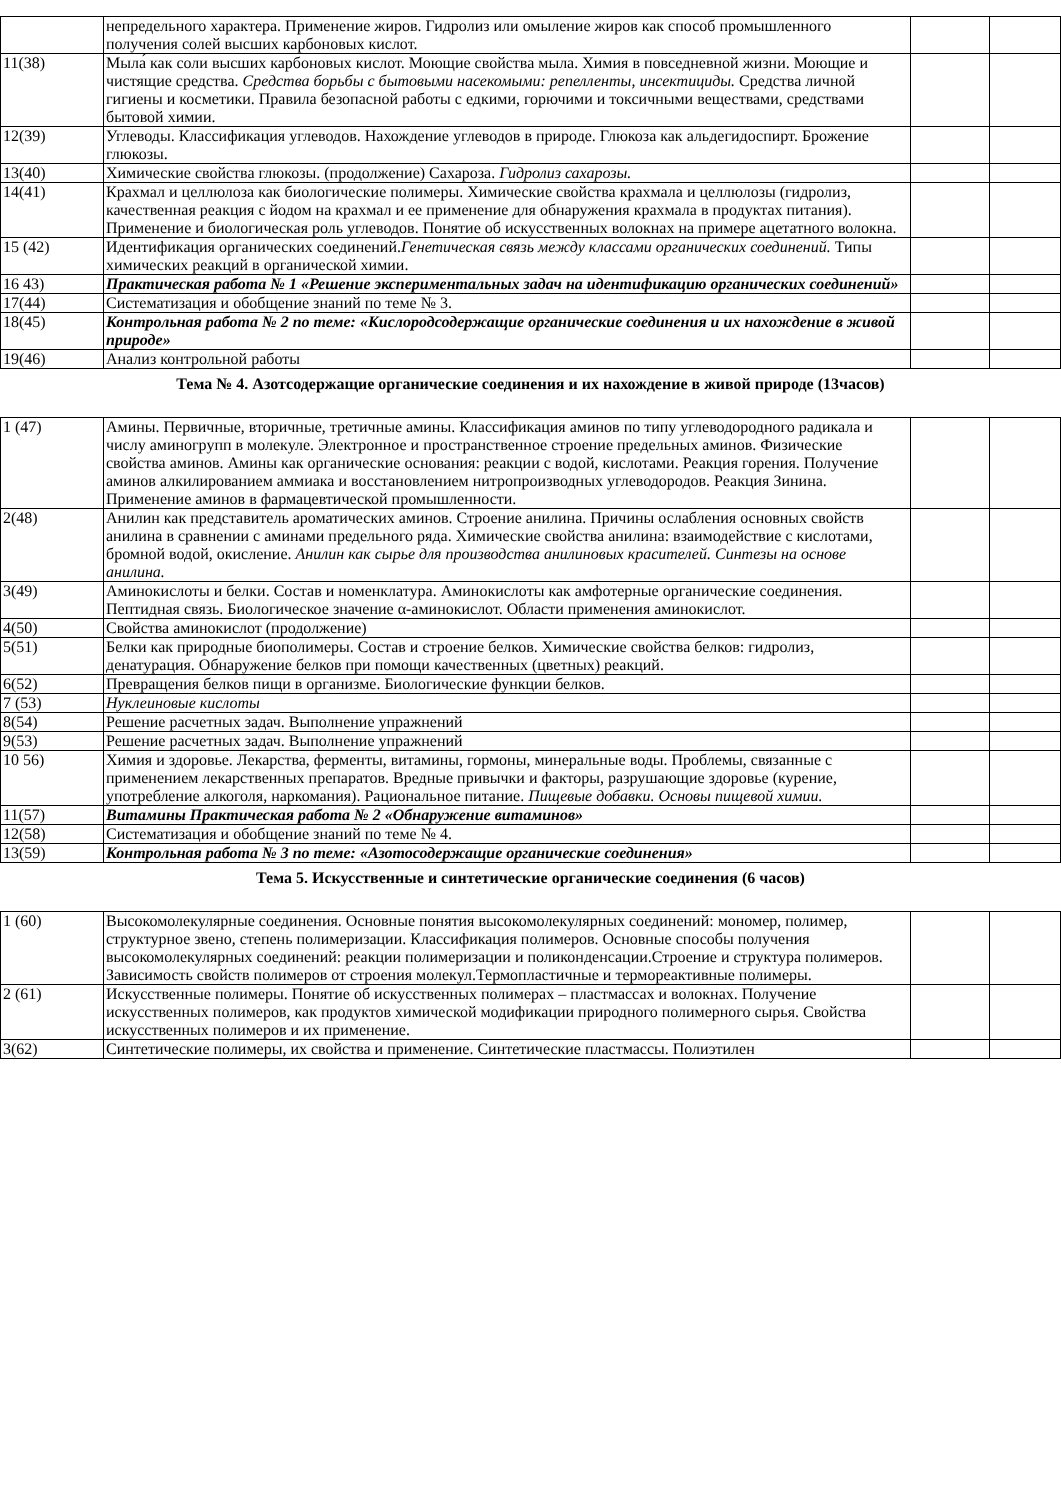| | непредельного характера. Применение жиров. Гидролиз или омыление жиров как способ промышленного получения солей высших карбоновых кислот. | | |
| 11(38) | Мыла́ как соли высших карбоновых кислот. Моющие свойства мыла. Химия в повседневной жизни. Моющие и чистящие средства. Средства борьбы с бытовыми насекомыми: репелленты, инсектициды. Средства личной гигиены и косметики. Правила безопасной работы с едкими, горючими и токсичными веществами, средствами бытовой химии. | | |
| 12(39) | Углеводы. Классификация углеводов. Нахождение углеводов в природе. Глюкоза как альдегидоспирт. Брожение глюкозы. | | |
| 13(40) | Химические свойства глюкозы. (продолжение) Сахароза. Гидролиз сахарозы. | | |
| 14(41) | Крахмал и целлюлоза как биологические полимеры. Химические свойства крахмала и целлюлозы (гидролиз, качественная реакция с йодом на крахмал и ее применение для обнаружения крахмала в продуктах питания). Применение и биологическая роль углеводов. Понятие об искусственных волокнах на примере ацетатного волокна. | | |
| 15 (42) | Идентификация органических соединений. Генетическая связь между классами органических соединений. Типы химических реакций в органической химии. | | |
| 16 43) | Практическая работа № 1 «Решение экспериментальных задач на идентификацию органических соединений» | | |
| 17(44) | Систематизация и обобщение знаний по теме № 3. | | |
| 18(45) | Контрольная работа № 2 по теме: «Кислородсодержащие органические соединения и их нахождение в живой природе» | | |
| 19(46) | Анализ контрольной работы | | |
Тема № 4. Азотсодержащие органические соединения и их нахождение в живой природе (13часов)
| 1 (47) | Амины. Первичные, вторичные, третичные амины. Классификация аминов по типу углеводородного радикала и числу аминогрупп в молекуле. Электронное и пространственное строение предельных аминов. Физические свойства аминов. Амины как органические основания: реакции с водой, кислотами. Реакция горения. Получение аминов алкилированием аммиака и восстановлением нитропроизводных углеводородов. Реакция Зинина. Применение аминов в фармацевтической промышленности. | | |
| 2(48) | Анилин как представитель ароматических аминов. Строение анилина. Причины ослабления основных свойств анилина в сравнении с аминами предельного ряда. Химические свойства анилина: взаимодействие с кислотами, бромной водой, окисление. Анилин как сырье для производства анилиновых красителей. Синтезы на основе анилина. | | |
| 3(49) | Аминокислоты и белки. Состав и номенклатура. Аминокислоты как амфотерные органические соединения. Пептидная связь. Биологическое значение α-аминокислот. Области применения аминокислот. | | |
| 4(50) | Свойства аминокислот (продолжение) | | |
| 5(51) | Белки как природные биополимеры. Состав и строение белков. Химические свойства белков: гидролиз, денатурация. Обнаружение белков при помощи качественных (цветных) реакций. | | |
| 6(52) | Превращения белков пищи в организме. Биологические функции белков. | | |
| 7 (53) | Нуклеиновые кислоты | | |
| 8(54) | Решение расчетных задач. Выполнение упражнений | | |
| 9(53) | Решение расчетных задач. Выполнение упражнений | | |
| 10 56) | Химия и здоровье. Лекарства, ферменты, витамины, гормоны, минеральные воды. Проблемы, связанные с применением лекарственных препаратов. Вредные привычки и факторы, разрушающие здоровье (курение, употребление алкоголя, наркомания). Рациональное питание. Пищевые добавки. Основы пищевой химии. | | |
| 11(57) | Витамины Практическая работа № 2 «Обнаружение витаминов» | | |
| 12(58) | Систематизация и обобщение знаний по теме № 4. | | |
| 13(59) | Контрольная работа № 3 по теме: «Азотосодержащие органические соединения» | | |
Тема 5. Искусственные и синтетические органические соединения (6 часов)
| 1 (60) | Высокомолекулярные соединения. Основные понятия высокомолекулярных соединений: мономер, полимер, структурное звено, степень полимеризации. Классификация полимеров. Основные способы получения высокомолекулярных соединений: реакции полимеризации и поликонденсации.Строение и структура полимеров. Зависимость свойств полимеров от строения молекул.Термопластичные и термореактивные полимеры. | | |
| 2 (61) | Искусственные полимеры. Понятие об искусственных полимерах – пластмассах и волокнах. Получение искусственных полимеров, как продуктов химической модификации природного полимерного сырья. Свойства искусственных полимеров и их применение. | | |
| 3(62) | Синтетические полимеры, их свойства и применение. Синтетические пластмассы. Полиэтилен | | |